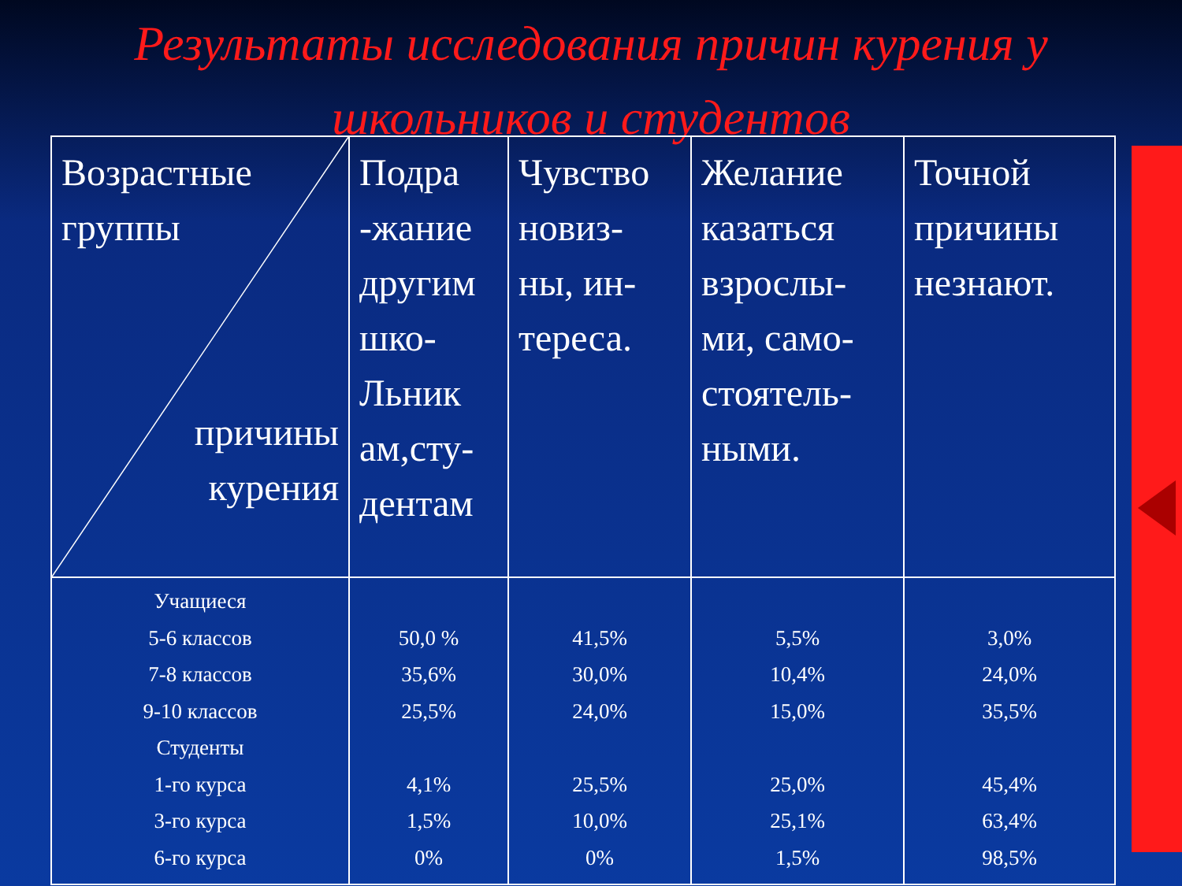Результаты исследования причин курения у
школьников и студентов
| Возрастные группы причины курения | Подра -жание другим шко- Льник ам,сту- дентам | Чувство новиз- ны, ин- тереса. | Желание казаться взрослы- ми, само- стоятель- ными. | Точной причины незнают. |
| Учащиеся 5-6 классов 7-8 классов 9-10 классов Студенты 1-го курса 3-го курса 6-го курса | 50,0 % 35,6% 25,5% 4,1% 1,5% 0% | 41,5% 30,0% 24,0% 25,5% 10,0% 0% | 5,5% 10,4% 15,0% 25,0% 25,1% 1,5% | 3,0% 24,0% 35,5% 45,4% 63,4% 98,5% |